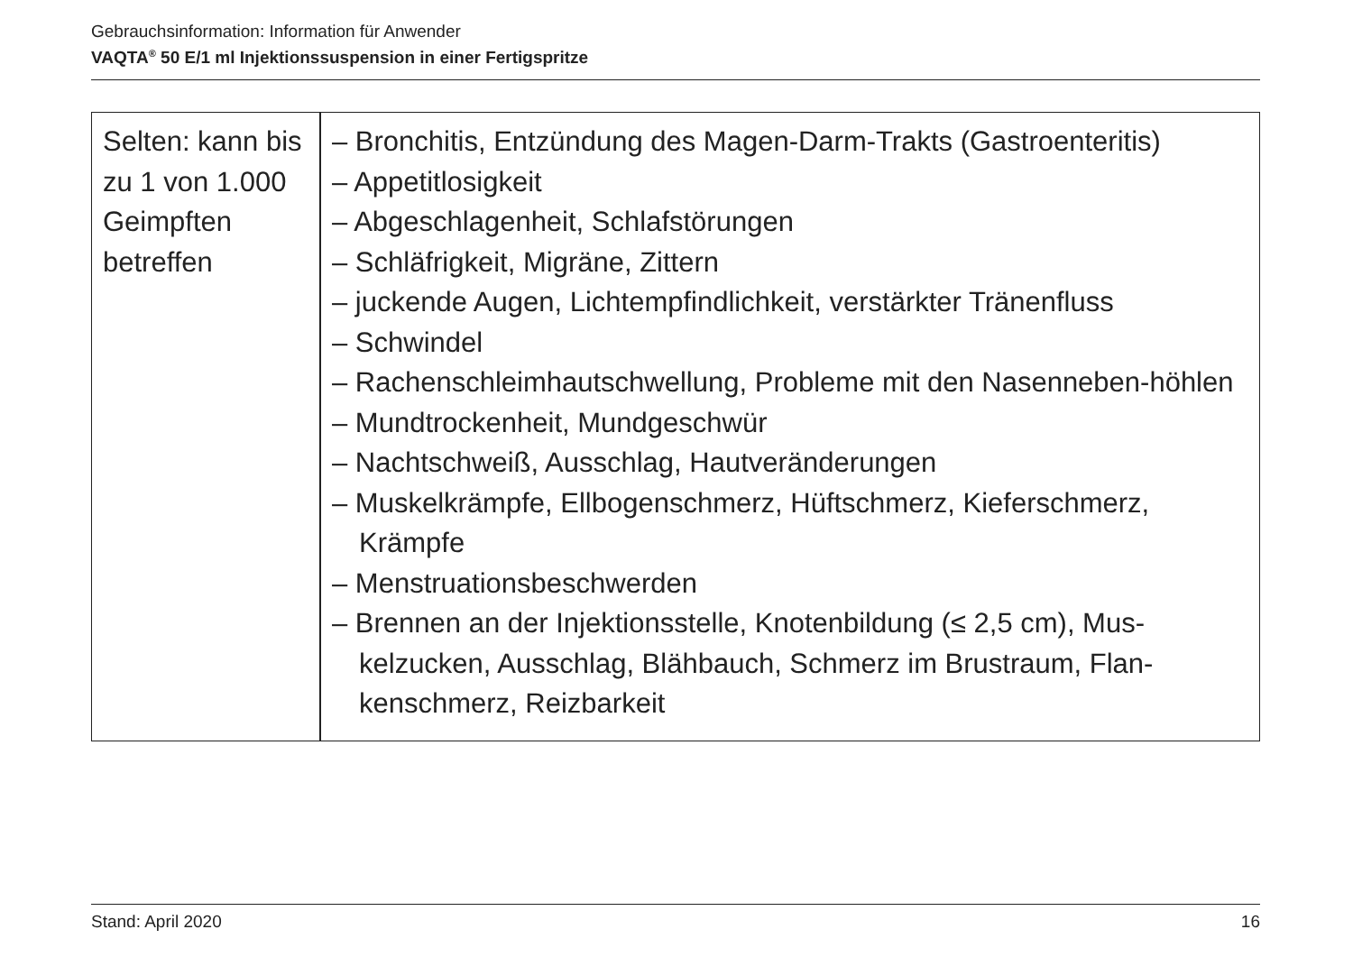Gebrauchsinformation: Information für Anwender
VAQTA<sup>®</sup> 50 E/1 ml Injektionssuspension in einer Fertigspritze
| Selten: kann bis zu 1 von 1.000 Geimpften betreffen | – Bronchitis, Entzündung des Magen-Darm-Trakts (Gastroenteritis) – Appetitlosigkeit – Abgeschlagenheit, Schlafstörungen – Schläfrigkeit, Migräne, Zittern – juckende Augen, Lichtempfindlichkeit, verstärkter Tränenfluss – Schwindel – Rachenschleimhautschwellung, Probleme mit den Nasenneben-höhlen – Mundtrockenheit, Mundgeschwür – Nachtschweiß, Ausschlag, Hautveränderungen – Muskelkrämpfe, Ellbogenschmerz, Hüftschmerz, Kieferschmerz, Krämpfe – Menstruationsbeschwerden – Brennen an der Injektionsstelle, Knotenbildung (≤ 2,5 cm), Mus-kelzucken, Ausschlag, Blähbauch, Schmerz im Brustraum, Flan-kenschmerz, Reizbarkeit |
Stand: April 2020 16